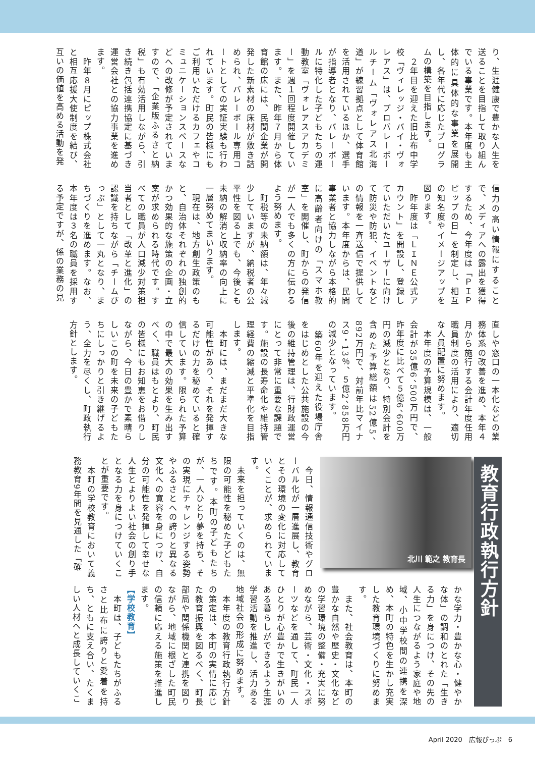り、生涯健康で豊かな人生を送ることを目指して取り組んでいる事業です。本年度も主体的に具体的な事業を展開し、各年代に応じたプログラムの構築を目指します。
　２年目を迎えた旧比布中学校「ヴィレッジ・バイ・ヴォレアス」は、プロバレーボールチーム「ヴォレアス北海道」が練習拠点として体育館を活用されているほか、選手が指導者となり、バレーボールに特化した子どもたちの運動教室「ヴォレアスアカデミー」を週１回程度開催しています。また、昨年７月から体育館の床には、民間企業が開発した新素材の床材が敷き詰められ、バレーボール専用コートとしての実証実験も行われています。町民の皆様にもご利用いただけるカフェやコミュニケーションスペースなどへの改修が予定されていますので、「企業版ふるさと納税」も有効活用しながら、引き続き包括連携協定に基づき運営会社との協力事業を進めます。
　昨年８月にピップ株式会社と相互応援大使制度を結び、互いの価値を高める活動を発
信力の高い情報にすることで、メディアへの露出を獲得するため、今年度は「ＰＩＰピップの日」を制定し、相互の知名度やイメージアップを図ります。
　昨年度は「ＬＩＮＥ公式アカウント」を開設し、登録していただいたユーザーに向けて防災や防犯、イベントなどの情報を一斉送信で提供しています。本年度からは、民間事業者と協力しながら本格的に高齢者向けの「スマホ教室」を開催し、町からの発信が一人でも多くの方に伝わるよう努めます。
　町税等の未納額は、年々減少していますが、納税者の公平性を図る上でも、今後とも未納の解消と収納率の向上に一層努めてまいります。
　現在は、地方創生政策のもと、自治体それぞれの独創的かつ効果的な施策の企画・立案が求められる時代です。すべての職員が人口減少対策担当者として「改革と進化」の認識を持ちながら「チームぴっぷ」として一丸となり、まちづくりを進めます。なお、本年度は３名の職員を採用する予定ですが、係の業務の見
直しや窓口の一本化などの業務体系の改善を進め、本年４月から施行する会計年度任用職員制度の活用により、適切な人員配置に努めます。
　本年度の予算規模は、一般会計が35億6、500万円で、昨年度に比べて５億6、600万円の減少となり、特別会計を含めた予算総額は52億5、892万円で、対前年比マイナス9・13％、５億2、858万円の減少となっています。
　築60年を迎えた役場庁舎をはじめとした公共施設の今後の維持管理は、行財政運営にとって非常に重要な課題です。施設の長寿命化や維持管理経費の縮減と平準化を目指します。
　本町には、まだまだ大きな可能性があり、それを発揮するだけの力を秘めていると確信しています。限られた予算の中で最大の効果を生み出すべく、職員はもとより、町民の皆様にもお知恵をお借りしながら、今日の豊かで素晴らしいこの町を未来の子どもたちにしっかりと引き継げるよう、全力を尽くし、町政執行方針とします。
教育行政執行方針
北川 範之 教育長
　今日、情報通信技術やグローバル化が一層進展し、教育とその環境の変化に対応していくことが、求められています。
　未来を担っていくのは、無限の可能性を秘めた子どもたちです。本町の子どもたちが、一人ひとり夢を持ち、その実現にチャレンジする姿勢やふるさとへの誇りと異なる文化への寛容を身につけ、自分の可能性を発揮して幸せな人生とよりよい社会の創り手となる力を身につけていくことが重要です。
　本町の学校教育において義務教育9年間を見通した「確
かな学力・豊かな心・健やかな体」の調和のとれた「生きる力」を身につけ、その先の人生につながるよう家庭や地域、小中学校間の連携を深め、本町の特色を生かし充実した教育環境づくりに努めます。
　また、社会教育は、本町の豊かな自然や歴史・文化などの学習環境の整備・充実に努めながら、芸術・文化・スポーツなどを通して、町民一人ひとりが心豊かで生きがいのある暮らしができるよう生涯学習活動を推進し、活力ある地域社会の形成に努めます。
　本年度の教育行政執行方針の策定は、本町の実情に応じた教育振興を図るべく、町長部局や関係機関と連携を図りながら、地域に根ざした町民の信頼に応える施策を推進します。
【学校教育】
　本町は、子どもたちがふるさと比布に誇りと愛着を持ち、ともに支え合い、たくましい人材へと成長していくこ
April 2020　広報ぴっぷ　6